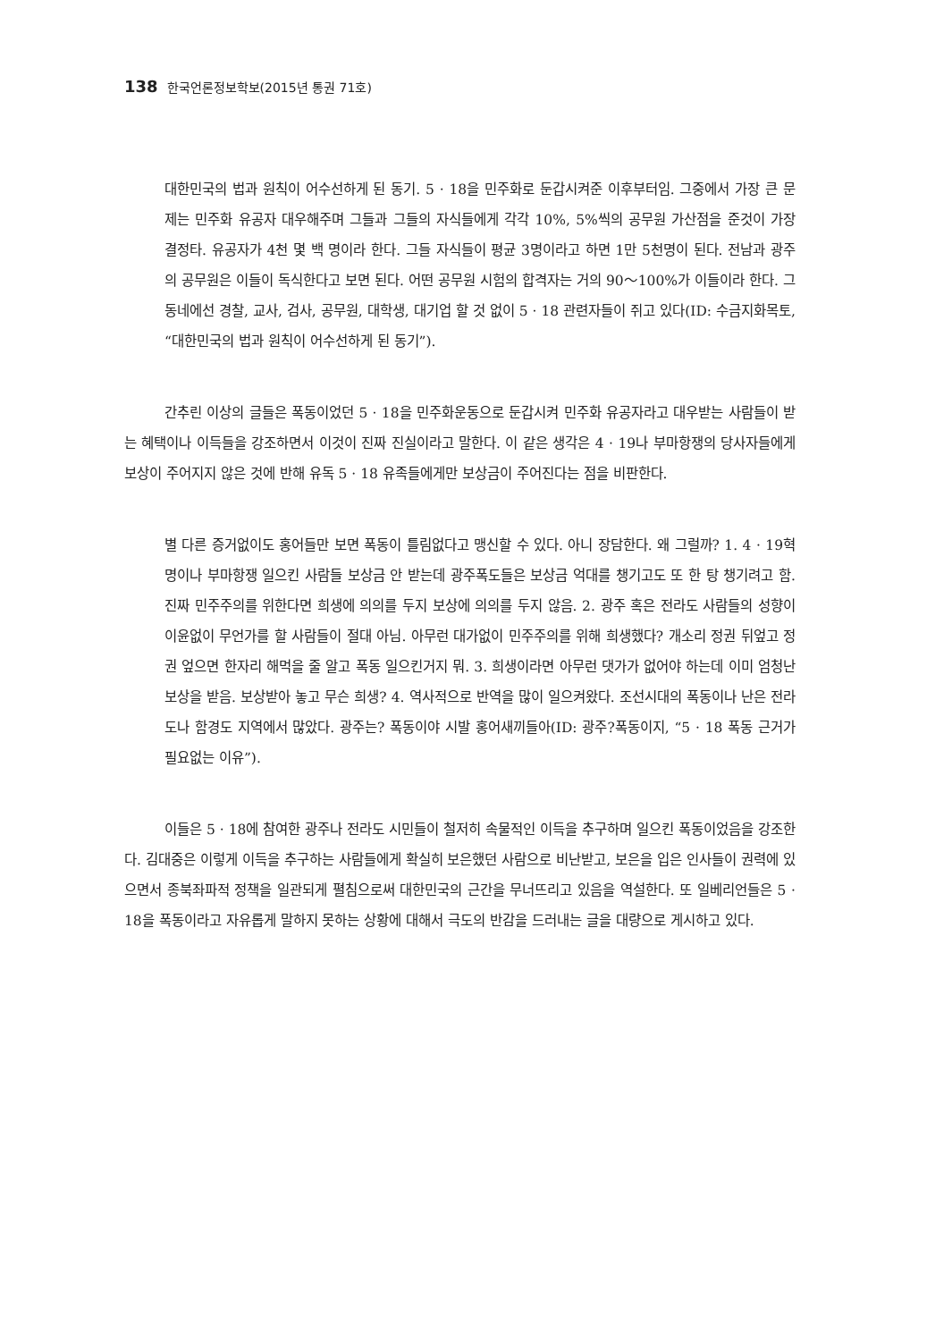138 한국언론정보학보(2015년 통권 71호)
대한민국의 법과 원칙이 어수선하게 된 동기. 5 · 18을 민주화로 둔갑시켜준 이후부터임. 그중에서 가장 큰 문제는 민주화 유공자 대우해주며 그들과 그들의 자식들에게 각각 10%, 5%씩의 공무원 가산점을 준것이 가장 결정타. 유공자가 4천 몇 백 명이라 한다. 그들 자식들이 평균 3명이라고 하면 1만 5천명이 된다. 전남과 광주의 공무원은 이들이 독식한다고 보면 된다. 어떤 공무원 시험의 합격자는 거의 90～100%가 이들이라 한다. 그 동네에선 경찰, 교사, 검사, 공무원, 대학생, 대기업 할 것 없이 5 · 18 관련자들이 쥐고 있다(ID: 수금지화목토, “대한민국의 법과 원칙이 어수선하게 된 동기”).
간추린 이상의 글들은 폭동이었던 5 · 18을 민주화운동으로 둔갑시켜 민주화 유공자라고 대우받는 사람들이 받는 혜택이나 이득들을 강조하면서 이것이 진짜 진실이라고 말한다. 이 같은 생각은 4 · 19나 부마항쟁의 당사자들에게 보상이 주어지지 않은 것에 반해 유독 5 · 18 유족들에게만 보상금이 주어진다는 점을 비판한다.
별 다른 증거없이도 홍어들만 보면 폭동이 틀림없다고 맹신할 수 있다. 아니 장담한다. 왜 그럴까? 1. 4 · 19혁명이나 부마항쟁 일으킨 사람들 보상금 안 받는데 광주폭도들은 보상금 억대를 챙기고도 또 한 탕 챙기려고 함. 진짜 민주주의를 위한다면 희생에 의의를 두지 보상에 의의를 두지 않음. 2. 광주 혹은 전라도 사람들의 성향이 이윤없이 무언가를 할 사람들이 절대 아님. 아무런 대가없이 민주주의를 위해 희생했다? 개소리 정권 뒤엎고 정권 엎으면 한자리 해먹을 줄 알고 폭동 일으킨거지 뭐. 3. 희생이라면 아무런 댓가가 없어야 하는데 이미 엄청난 보상을 받음. 보상받아 놓고 무슨 희생? 4. 역사적으로 반역을 많이 일으켜왔다. 조선시대의 폭동이나 난은 전라도나 함경도 지역에서 많았다. 광주는? 폭동이야 시발 홍어새끼들아(ID: 광주?폭동이지, “5 · 18 폭동 근거가 필요없는 이유”).
이들은 5 · 18에 참여한 광주나 전라도 시민들이 철저히 속물적인 이득을 추구하며 일으킨 폭동이었음을 강조한다. 김대중은 이렇게 이득을 추구하는 사람들에게 확실히 보은했던 사람으로 비난받고, 보은을 입은 인사들이 권력에 있으면서 종북좌파적 정책을 일관되게 펼침으로써 대한민국의 근간을 무너뜨리고 있음을 역설한다. 또 일베리언들은 5 · 18을 폭동이라고 자유롭게 말하지 못하는 상황에 대해서 극도의 반감을 드러내는 글을 대량으로 게시하고 있다.